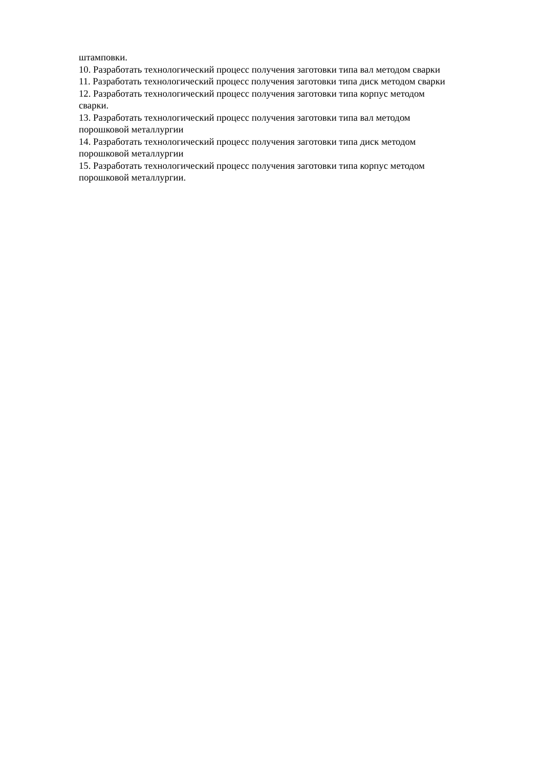штамповки.
10. Разработать технологический процесс получения заготовки типа вал методом сварки
11. Разработать технологический процесс получения заготовки типа диск методом сварки
12. Разработать технологический процесс получения заготовки типа корпус методом
сварки.
13. Разработать технологический процесс получения заготовки типа вал методом
порошковой металлургии
14. Разработать технологический процесс получения заготовки типа диск методом
порошковой металлургии
15. Разработать технологический процесс получения заготовки типа корпус методом
порошковой металлургии.